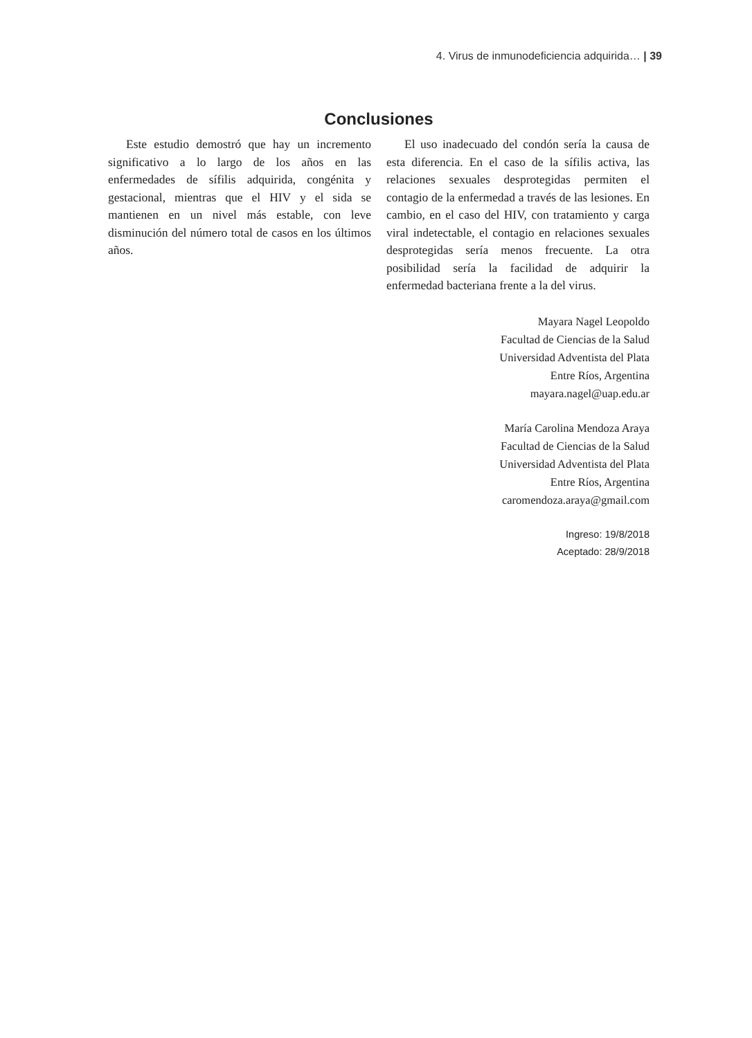4. Virus de inmunodeficiencia adquirida… | 39
Conclusiones
Este estudio demostró que hay un incremento significativo a lo largo de los años en las enfermedades de sífilis adquirida, congénita y gestacional, mientras que el HIV y el sida se mantienen en un nivel más estable, con leve disminución del número total de casos en los últimos años.
El uso inadecuado del condón sería la causa de esta diferencia. En el caso de la sífilis activa, las relaciones sexuales desprotegidas permiten el contagio de la enfermedad a través de las lesiones. En cambio, en el caso del HIV, con tratamiento y carga viral indetectable, el contagio en relaciones sexuales desprotegidas sería menos frecuente. La otra posibilidad sería la facilidad de adquirir la enfermedad bacteriana frente a la del virus.
Mayara Nagel Leopoldo
Facultad de Ciencias de la Salud
Universidad Adventista del Plata
Entre Ríos, Argentina
mayara.nagel@uap.edu.ar
María Carolina Mendoza Araya
Facultad de Ciencias de la Salud
Universidad Adventista del Plata
Entre Ríos, Argentina
caromendoza.araya@gmail.com
Ingreso: 19/8/2018
Aceptado: 28/9/2018